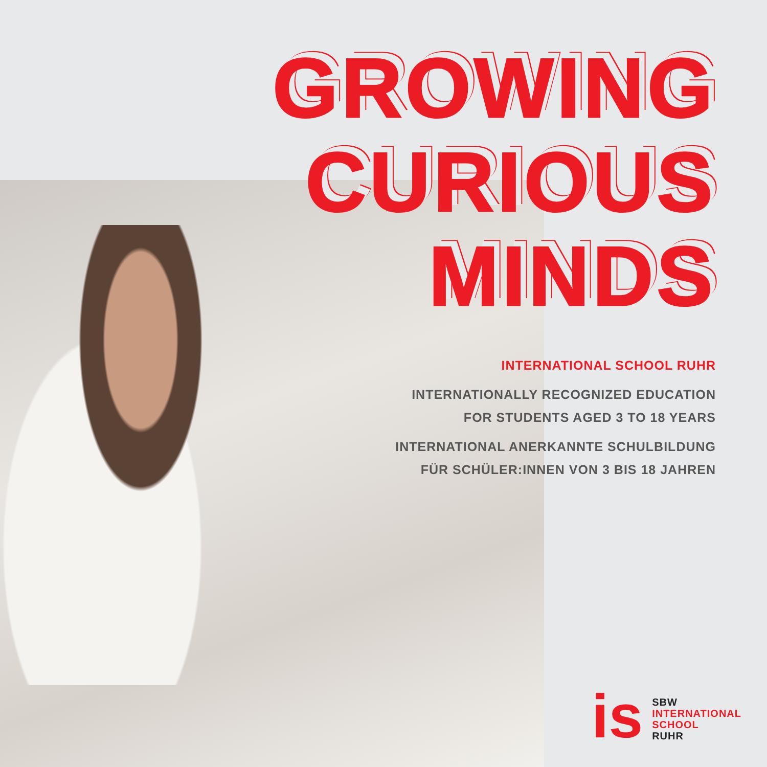GROWING
CURIOUS
MINDS
INTERNATIONAL SCHOOL RUHR
INTERNATIONALLY RECOGNIZED EDUCATION
FOR STUDENTS AGED 3 TO 18 YEARS
INTERNATIONAL ANERKANNTE SCHULBILDUNG
FÜR SCHÜLER:INNEN VON 3 BIS 18 JAHREN
is
SBW
INTERNATIONAL
SCHOOL
RUHR